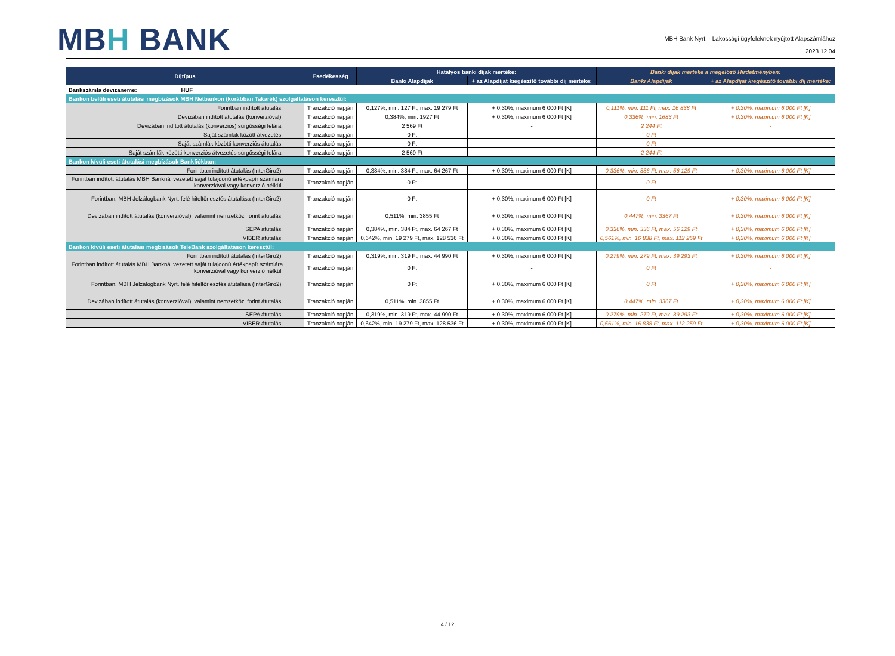MBH BANK
MBH Bank Nyrt. - Lakossági ügyfeleknek nyújtott Alapszámlához
2023.12.04
| Díjtípus | Esedékesség | Hatályos banki díjak mértéke: | | Banki díjak mértéke a megelőző Hirdetményben: | |
| --- | --- | --- | --- | --- | --- |
| | | Banki Alapdíjak | + az Alapdíjat kiegészítő további díj mértéke: | Banki Alapdíjak | + az Alapdíjat kiegészítő további díj mértéke: |
| Bankszámla devizaneme: HUF | | | | | |
| Bankon belüli eseti átutalási megbízások MBH Netbankon (korábban Takarék) szolgáltatáson keresztül: | | | | | |
| Forintban indított átutalás: | Tranzakció napján | 0,127%, min. 127 Ft, max. 19 279 Ft | + 0,30%, maximum 6 000 Ft [K] | 0,111%, min. 111 Ft, max. 16 838 Ft | + 0,30%, maximum 6 000 Ft [K] |
| Devizában indított átutalás (konverzióval): | Tranzakció napján | 0,384%, min. 1927 Ft | + 0,30%, maximum 6 000 Ft [K] | 0,336%, min. 1683 Ft | + 0,30%, maximum 6 000 Ft [K] |
| Devizában indított átutalás (konverziós) sürgősségi felára: | Tranzakció napján | 2 569 Ft | - | 2 244 Ft | - |
| Saját számlák között átvezetés: | Tranzakció napján | 0 Ft | - | 0 Ft | - |
| Saját számlák közötti konverziós átutalás: | Tranzakció napján | 0 Ft | - | 0 Ft | - |
| Saját számlák közötti konverziós átvezetés sürgősségi felára: | Tranzakció napján | 2 569 Ft | - | 2 244 Ft | - |
| Bankon kívüli eseti átutalási megbízások Bankfiókban: | | | | | |
| Forintban indított átutalás (InterGiro2): | Tranzakció napján | 0,384%, min. 384 Ft, max. 64 267 Ft | + 0,30%, maximum 6 000 Ft [K] | 0,336%, min. 336 Ft, max. 56 129 Ft | + 0,30%, maximum 6 000 Ft [K] |
| Forintban indított átutalás MBH Banknál vezetett saját tulajdonú értékpapír számlára konverzióval vagy konverzió nélkül: | Tranzakció napján | 0 Ft | - | 0 Ft | - |
| Forintban, MBH Jelzálogbank Nyrt. felé hiteltörlesztés átutalása (InterGiro2): | Tranzakció napján | 0 Ft | + 0,30%, maximum 6 000 Ft [K] | 0 Ft | + 0,30%, maximum 6 000 Ft [K] |
| Devizában indított átutalás (konverzióval), valamint nemzetközi forint átutalás: | Tranzakció napján | 0,511%, min. 3855 Ft | + 0,30%, maximum 6 000 Ft [K] | 0,447%, min. 3367 Ft | + 0,30%, maximum 6 000 Ft [K] |
| SEPA átutalás: | Tranzakció napján | 0,384%, min. 384 Ft, max. 64 267 Ft | + 0,30%, maximum 6 000 Ft [K] | 0,336%, min. 336 Ft, max. 56 129 Ft | + 0,30%, maximum 6 000 Ft [K] |
| VIBER átutalás: | Tranzakció napján | 0,642%, min. 19 279 Ft, max. 128 536 Ft | + 0,30%, maximum 6 000 Ft [K] | 0,561%, min. 16 838 Ft, max. 112 259 Ft | + 0,30%, maximum 6 000 Ft [K] |
| Bankon kívüli eseti átutalási megbízások TeleBank szolgáltatáson keresztül: | | | | | |
| Forintban indított átutalás (InterGiro2): | Tranzakció napján | 0,319%, min. 319 Ft, max. 44 990 Ft | + 0,30%, maximum 6 000 Ft [K] | 0,279%, min. 279 Ft, max. 39 293 Ft | + 0,30%, maximum 6 000 Ft [K] |
| Forintban indított átutalás MBH Banknál vezetett saját tulajdonú értékpapír számlára konverzióval vagy konverzió nélkül: | Tranzakció napján | 0 Ft | - | 0 Ft | - |
| Forintban, MBH Jelzálogbank Nyrt. felé hiteltörlesztés átutalása (InterGiro2): | Tranzakció napján | 0 Ft | + 0,30%, maximum 6 000 Ft [K] | 0 Ft | + 0,30%, maximum 6 000 Ft [K] |
| Devizában indított átutalás (konverzióval), valamint nemzetközi forint átutalás: | Tranzakció napján | 0,511%, min. 3855 Ft | + 0,30%, maximum 6 000 Ft [K] | 0,447%, min. 3367 Ft | + 0,30%, maximum 6 000 Ft [K] |
| SEPA átutalás: | Tranzakció napján | 0,319%, min. 319 Ft, max. 44 990 Ft | + 0,30%, maximum 6 000 Ft [K] | 0,279%, min. 279 Ft, max. 39 293 Ft | + 0,30%, maximum 6 000 Ft [K] |
| VIBER átutalás: | Tranzakció napján | 0,642%, min. 19 279 Ft, max. 128 536 Ft | + 0,30%, maximum 6 000 Ft [K] | 0,561%, min. 16 838 Ft, max. 112 259 Ft | + 0,30%, maximum 6 000 Ft [K] |
4 / 12